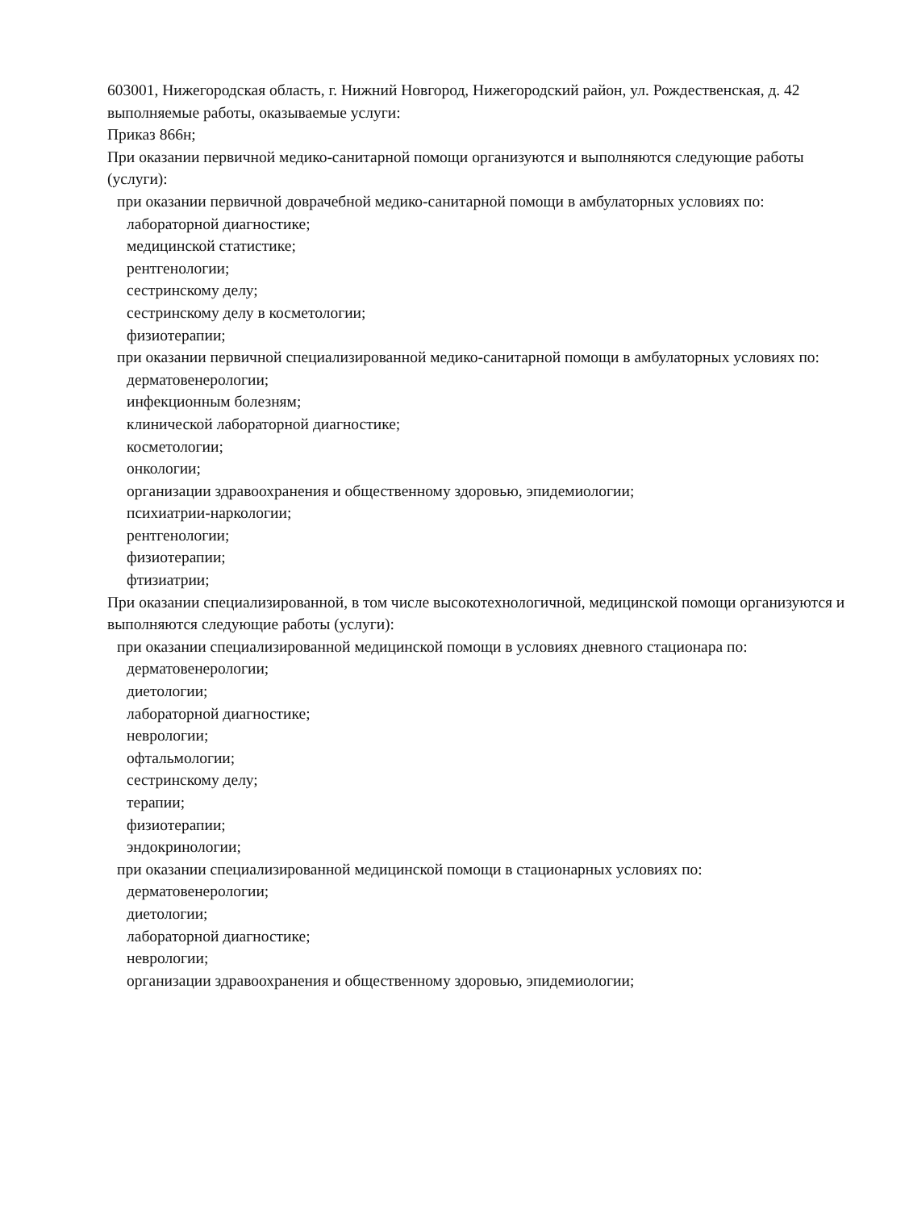603001, Нижегородская область, г. Нижний Новгород, Нижегородский район, ул. Рождественская, д. 42
выполняемые работы, оказываемые услуги:
Приказ 866н;
При оказании первичной медико-санитарной помощи организуются и выполняются следующие работы (услуги):
при оказании первичной доврачебной медико-санитарной помощи в амбулаторных условиях по:
лабораторной диагностике;
медицинской статистике;
рентгенологии;
сестринскому делу;
сестринскому делу в косметологии;
физиотерапии;
при оказании первичной специализированной медико-санитарной помощи в амбулаторных условиях по:
дерматовенерологии;
инфекционным болезням;
клинической лабораторной диагностике;
косметологии;
онкологии;
организации здравоохранения и общественному здоровью, эпидемиологии;
психиатрии-наркологии;
рентгенологии;
физиотерапии;
фтизиатрии;
При оказании специализированной, в том числе высокотехнологичной, медицинской помощи организуются и выполняются следующие работы (услуги):
при оказании специализированной медицинской помощи в условиях дневного стационара по:
дерматовенерологии;
диетологии;
лабораторной диагностике;
неврологии;
офтальмологии;
сестринскому делу;
терапии;
физиотерапии;
эндокринологии;
при оказании специализированной медицинской помощи в стационарных условиях по:
дерматовенерологии;
диетологии;
лабораторной диагностике;
неврологии;
организации здравоохранения и общественному здоровью, эпидемиологии;